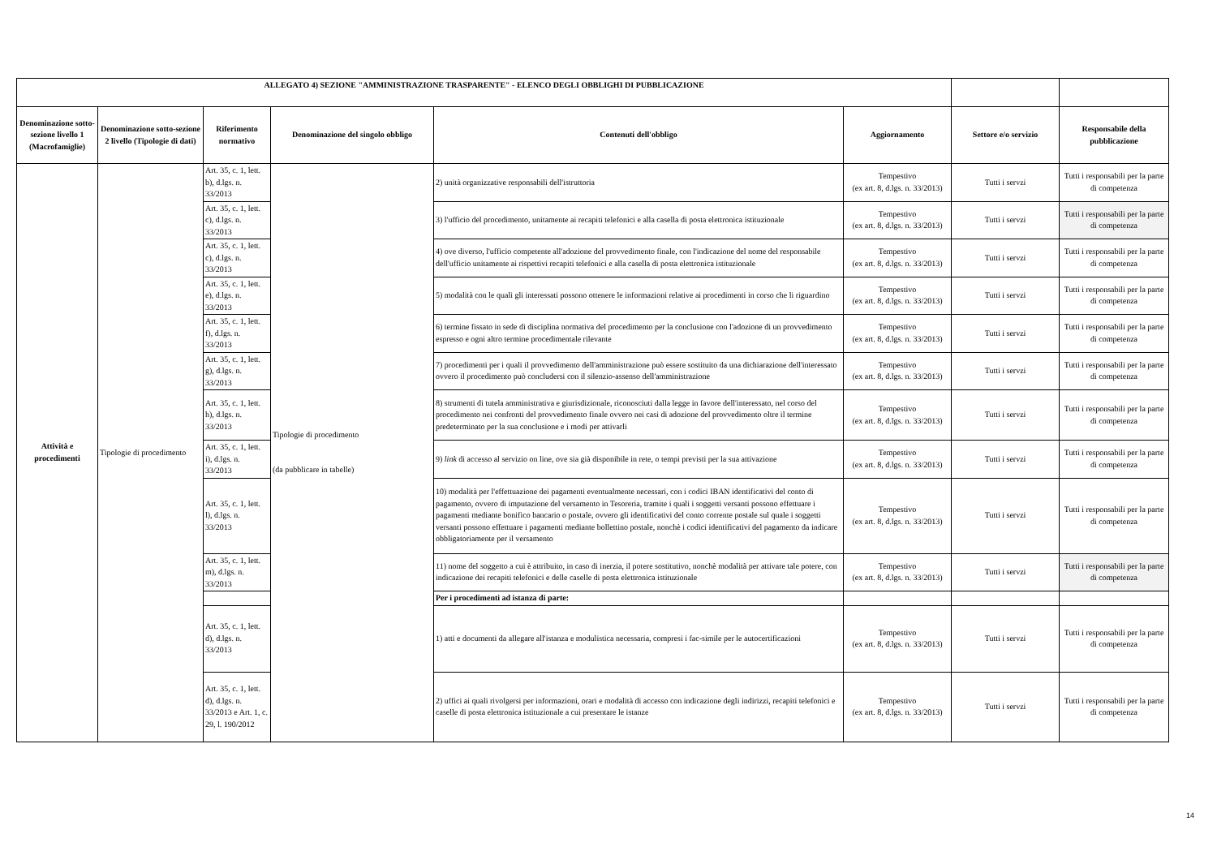| ALLEGATO 4) SEZIONE "AMMINISTRAZIONE TRASPARENTE" - ELENCO DEGLI OBBLIGHI DI PUBBLICAZIONE | | | | | | | |
| --- | --- | --- | --- | --- | --- | --- | --- |
| Denominazione sotto-sezione livello 1 (Macrofamiglie) | Denominazione sotto-sezione 2 livello (Tipologie di dati) | Riferimento normativo | Denominazione del singolo obbligo | Contenuti dell'obbligo | Aggiornamento | Settore e/o servizio | Responsabile della pubblicazione |
| Attività e procedimenti | Tipologie di procedimento | Art. 35, c. 1, lett. b), d.lgs. n. 33/2013 | Tipologie di procedimento (da pubblicare in tabelle) | 2) unità organizzative responsabili dell'istruttoria | Tempestivo (ex art. 8, d.lgs. n. 33/2013) | Tutti i servzi | Tutti i responsabili per la parte di competenza |
| | | Art. 35, c. 1, lett. c), d.lgs. n. 33/2013 | | 3) l'ufficio del procedimento, unitamente ai recapiti telefonici e alla casella di posta elettronica istituzionale | Tempestivo (ex art. 8, d.lgs. n. 33/2013) | Tutti i servzi | Tutti i responsabili per la parte di competenza |
| | | Art. 35, c. 1, lett. c), d.lgs. n. 33/2013 | | 4) ove diverso, l'ufficio competente all'adozione del provvedimento finale, con l'indicazione del nome del responsabile dell'ufficio unitamente ai rispettivi recapiti telefonici e alla casella di posta elettronica istituzionale | Tempestivo (ex art. 8, d.lgs. n. 33/2013) | Tutti i servzi | Tutti i responsabili per la parte di competenza |
| | | Art. 35, c. 1, lett. e), d.lgs. n. 33/2013 | | 5) modalità con le quali gli interessati possono ottenere le informazioni relative ai procedimenti in corso che li riguardino | Tempestivo (ex art. 8, d.lgs. n. 33/2013) | Tutti i servzi | Tutti i responsabili per la parte di competenza |
| | | Art. 35, c. 1, lett. f), d.lgs. n. 33/2013 | | 6) termine fissato in sede di disciplina normativa del procedimento per la conclusione con l'adozione di un provvedimento espresso e ogni altro termine procedimentale rilevante | Tempestivo (ex art. 8, d.lgs. n. 33/2013) | Tutti i servzi | Tutti i responsabili per la parte di competenza |
| | | Art. 35, c. 1, lett. g), d.lgs. n. 33/2013 | | 7) procedimenti per i quali il provvedimento dell'amministrazione può essere sostituito da una dichiarazione dell'interessato ovvero il procedimento può concludersi con il silenzio-assenso dell'amministrazione | Tempestivo (ex art. 8, d.lgs. n. 33/2013) | Tutti i servzi | Tutti i responsabili per la parte di competenza |
| | | Art. 35, c. 1, lett. h), d.lgs. n. 33/2013 | | 8) strumenti di tutela amministrativa e giurisdizionale, riconosciuti dalla legge in favore dell'interessato, nel corso del procedimento nei confronti del provvedimento finale ovvero nei casi di adozione del provvedimento oltre il termine predeterminato per la sua conclusione e i modi per attivarli | Tempestivo (ex art. 8, d.lgs. n. 33/2013) | Tutti i servzi | Tutti i responsabili per la parte di competenza |
| | | Art. 35, c. 1, lett. i), d.lgs. n. 33/2013 | | 9) link di accesso al servizio on line, ove sia già disponibile in rete, o tempi previsti per la sua attivazione | Tempestivo (ex art. 8, d.lgs. n. 33/2013) | Tutti i servzi | Tutti i responsabili per la parte di competenza |
| | | Art. 35, c. 1, lett. l), d.lgs. n. 33/2013 | | 10) modalità per l'effettuazione dei pagamenti eventualmente necessari, con i codici IBAN identificativi del conto di pagamento, ovvero di imputazione del versamento in Tesoreria, tramite i quali i soggetti versanti possono effettuare i pagamenti mediante bonifico bancario o postale, ovvero gli identificativi del conto corrente postale sul quale i soggetti versanti possono effettuare i pagamenti mediante bollettino postale, nonchè i codici identificativi del pagamento da indicare obbligatoriamente per il versamento | Tempestivo (ex art. 8, d.lgs. n. 33/2013) | Tutti i servzi | Tutti i responsabili per la parte di competenza |
| | | Art. 35, c. 1, lett. m), d.lgs. n. 33/2013 | | 11) nome del soggetto a cui è attribuito, in caso di inerzia, il potere sostitutivo, nonchè modalità per attivare tale potere, con indicazione dei recapiti telefonici e delle caselle di posta elettronica istituzionale | Tempestivo (ex art. 8, d.lgs. n. 33/2013) | Tutti i servzi | Tutti i responsabili per la parte di competenza |
| | | | | Per i procedimenti ad istanza di parte: | | | |
| | | Art. 35, c. 1, lett. d), d.lgs. n. 33/2013 | | 1) atti e documenti da allegare all'istanza e modulistica necessaria, compresi i fac-simile per le autocertificazioni | Tempestivo (ex art. 8, d.lgs. n. 33/2013) | Tutti i servzi | Tutti i responsabili per la parte di competenza |
| | | Art. 35, c. 1, lett. d), d.lgs. n. 33/2013 e Art. 1, c. 29, l. 190/2012 | | 2) uffici ai quali rivolgersi per informazioni, orari e modalità di accesso con indicazione degli indirizzi, recapiti telefonici e caselle di posta elettronica istituzionale a cui presentare le istanze | Tempestivo (ex art. 8, d.lgs. n. 33/2013) | Tutti i servzi | Tutti i responsabili per la parte di competenza |
14